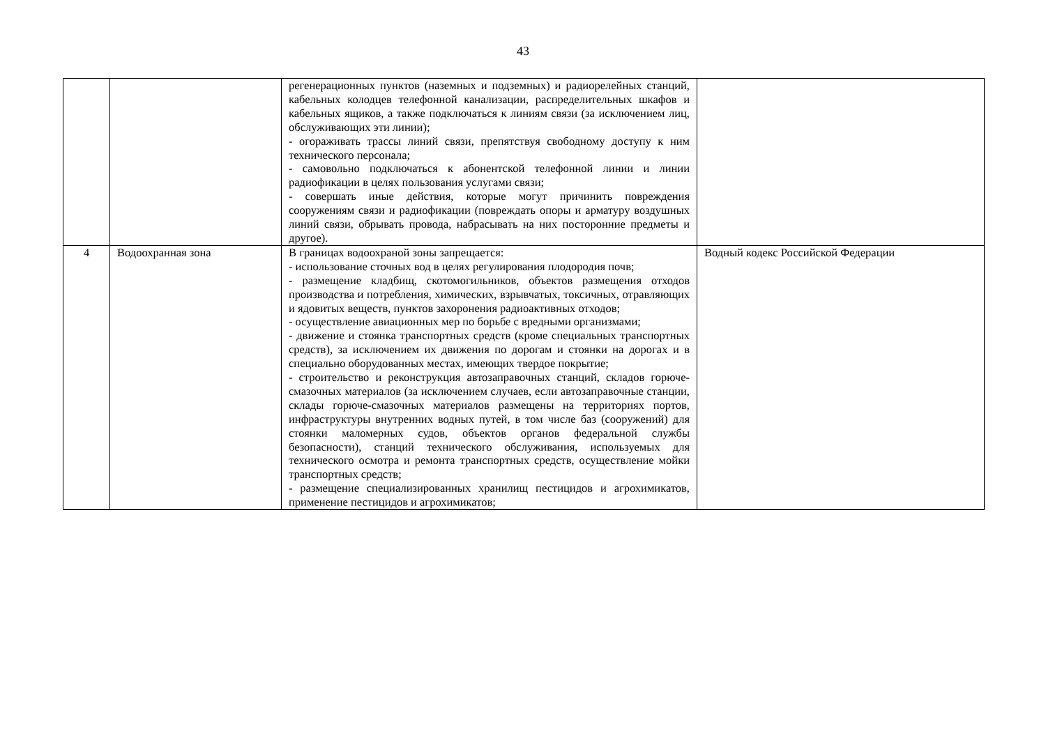43
| | | регенерационных пунктов (наземных и подземных) и радиорелейных станций, кабельных колодцев телефонной канализации, распределительных шкафов и кабельных ящиков, а также подключаться к линиям связи (за исключением лиц, обслуживающих эти линии); - огораживать трассы линий связи, препятствуя свободному доступу к ним технического персонала; - самовольно подключаться к абонентской телефонной линии и линии радиофикации в целях пользования услугами связи; - совершать иные действия, которые могут причинить повреждения сооружениям связи и радиофикации (повреждать опоры и арматуру воздушных линий связи, обрывать провода, набрасывать на них посторонние предметы и другое). | |
| 4 | Водоохранная зона | В границах водоохраной зоны запрещается: - использование сточных вод в целях регулирования плодородия почв; - размещение кладбищ, скотомогильников, объектов размещения отходов производства и потребления, химических, взрывчатых, токсичных, отравляющих и ядовитых веществ, пунктов захоронения радиоактивных отходов; - осуществление авиационных мер по борьбе с вредными организмами; - движение и стоянка транспортных средств (кроме специальных транспортных средств), за исключением их движения по дорогам и стоянки на дорогах и в специально оборудованных местах, имеющих твердое покрытие; - строительство и реконструкция автозаправочных станций, складов горюче-смазочных материалов (за исключением случаев, если автозаправочные станции, склады горюче-смазочных материалов размещены на территориях портов, инфраструктуры внутренних водных путей, в том числе баз (сооружений) для стоянки маломерных судов, объектов органов федеральной службы безопасности), станций технического обслуживания, используемых для технического осмотра и ремонта транспортных средств, осуществление мойки транспортных средств; - размещение специализированных хранилищ пестицидов и агрохимикатов, применение пестицидов и агрохимикатов; | Водный кодекс Российской Федерации |